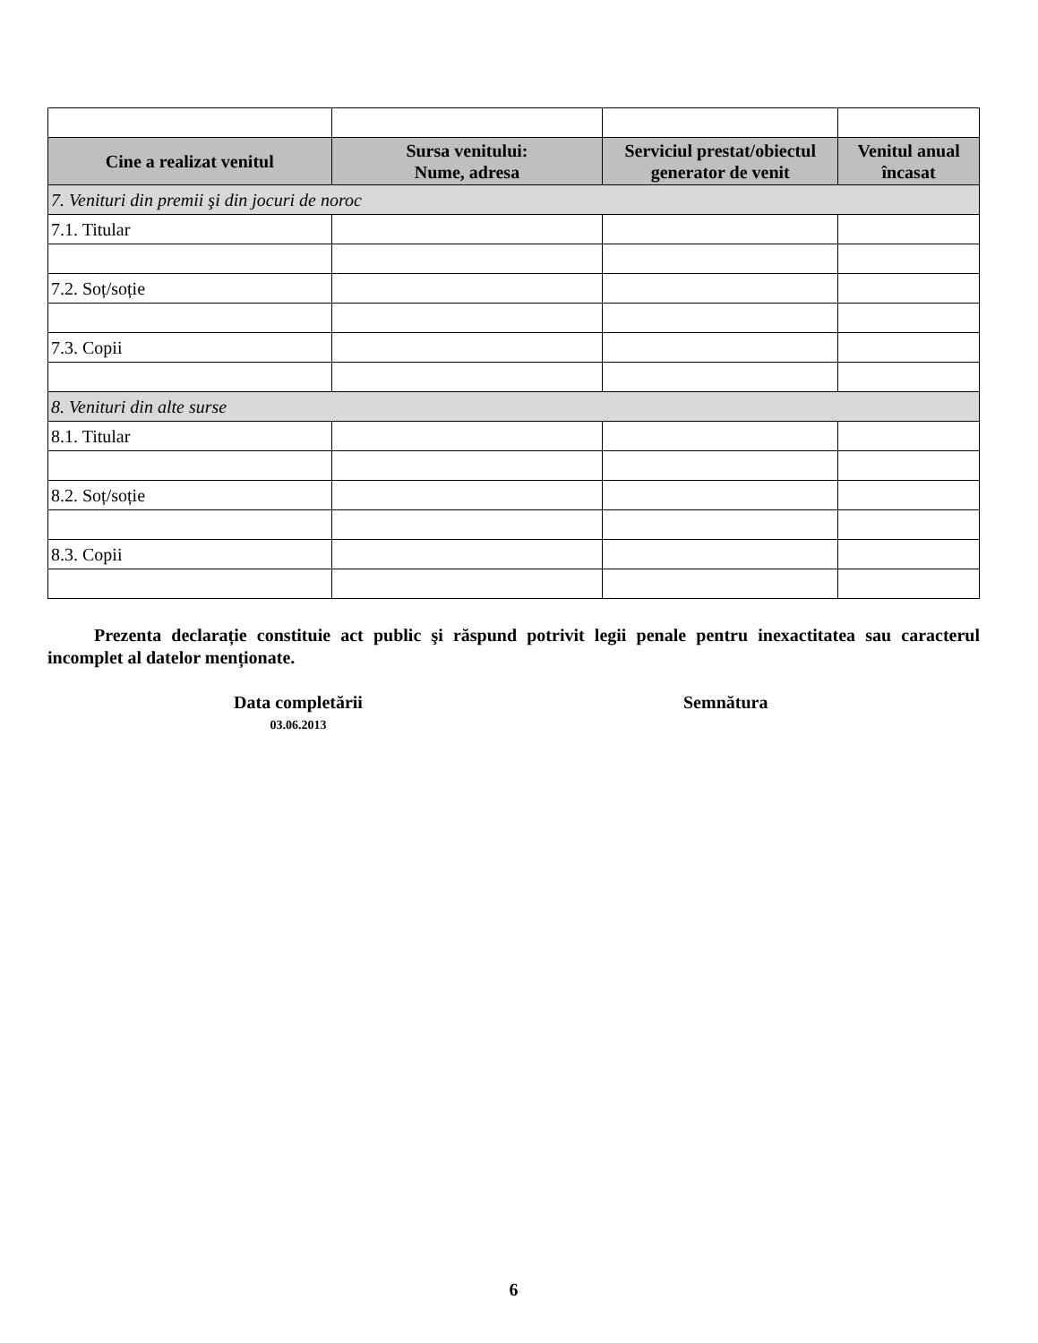| Cine a realizat venitul | Sursa venitului: Nume, adresa | Serviciul prestat/obiectul generator de venit | Venitul anual încasat |
| --- | --- | --- | --- |
| 7. Venituri din premii şi din jocuri de noroc | | | |
| 7.1. Titular | | | |
| 7.2. Soț/soție | | | |
| 7.3. Copii | | | |
| 8. Venituri din alte surse | | | |
| 8.1. Titular | | | |
| 8.2. Soț/soție | | | |
| 8.3. Copii | | | |
Prezenta declarație constituie act public şi răspund potrivit legii penale pentru inexactitatea sau caracterul incomplet al datelor menționate.
Data completării
03.06.2013
Semnătura
6